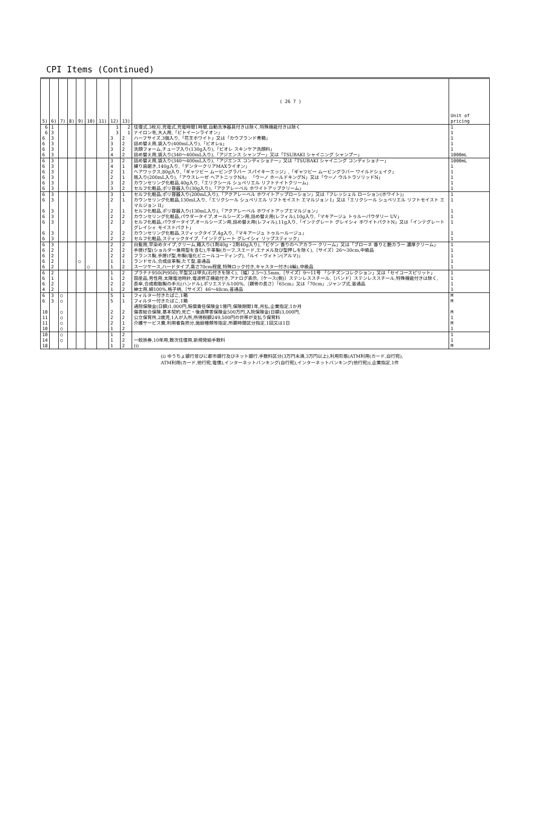CPI Items (Continued)
| 5) | 6) | 7) | 8) | 9) | 10) | 11) | 12) | 13) | ( 26 7 ) | Unit of pricing |
| --- | --- | --- | --- | --- | --- | --- | --- | --- | --- | --- |
| 6 | 1 | | | | | | 1 | 2 | 往復式,3枚刃,充電式,充電時間1時間,自動洗浄器具付きは除く,特殊機能付きは除く | 1 |
| 6 | 3 | | | | | | 3 | 1 | ナイロン毛,大人用,「ビトイーンライオン」 | 1 |
| 6 | 3 | | | | | | 3 | 2 | ハーフサイズ,3個入り,「花王ホワイト」又は「カウブランド青箱」 | 1 |
| 6 | 3 | | | | | | 3 | 2 | 詰め替え用,袋入り(400mL入り),「ビオレu」 | 1 |
| 6 | 3 | | | | | | 3 | 2 | 洗顔フォーム,チューブ入り(130g入り),「ビオレ スキンケア洗顔料」 | 1 |
| 6 | 3 | | | | | | 4 | 2 | 詰め替え用,袋入り(340～400mL入り),「アジエンス シャンプー」又は「TSUBAKI シャイニング シャンプー」 | 1000mL |
| 6 | 3 | | | | | | 3 | 2 | 詰め替え用,袋入り(340～400mL入り),「アジエンス コンディショナー」又は「TSUBAKI シャイニング コンディショナー」 | 1000mL |
| 6 | 3 | | | | | | 4 | 1 | 練り歯磨き,140g入り,「デンタークリアMAXライオン」 | 1 |
| 6 | 3 | | | | | | 2 | 1 | ヘアワックス,80g入り,「ギャツビー ムービングラバー スパイキーエッジ」,「ギャツビー ムービングラバー ワイルドシェイク」 | 1 |
| 6 | 3 | | | | | | 2 | 1 | 瓶入り(200mL入り),「アウスレーゼ ヘアトニックNA」 「ウーノ ホールドキングN」又は「ウーノ ウルトラソリッドN」 | 1 |
| 6 | 3 | | | | | | 3 | 2 | カウンセリング化粧品,40g入り,「エリクシール シュペリエル リフトナイトクリーム」 | 1 |
| 6 | 3 | | | | | | 3 | 2 | セルフ化粧品,ポリ容器入り(30g入り),「アクアレーベル ホワイトアップクリーム」 | 1 |
| 6 | 3 | | | | | | 3 | 1 | セルフ化粧品,ポリ容器入り(200mL入り),「アクアレーベル ホワイトアップローション」又は「フレッシェル ローション(ホワイト)」 | 1 |
| 6 | 3 | | | | | | 2 | 1 | カウンセリング化粧品,130mL入り,「エリクシール シュペリエル リフトモイスト エマルジョン I」又は「エリクシール シュペリエル リフトモイスト エマルジョン II」 | 1 |
| 6 | 3 | | | | | | 2 | 1 | セルフ化粧品,ポリ容器入り(130mL入り),「アクアレーベル ホワイトアップエマルジョン」 | 1 |
| 6 | 3 | | | | | | 2 | 2 | カウンセリング化粧品,パウダータイプ,オールシーズン用,詰め替え用(レフィル),10g入り,「マキアージュ トゥルーパウダリー UV」 | 1 |
| 6 | 3 | | | | | | 2 | 2 | セルフ化粧品,パウダータイプ,オールシーズン用,詰め替え用(レフィル),11g入り,「インテグレート グレイシィ ホワイトパクトN」又は「インテグレート グレイシィ モイストパクト」 | 1 |
| 6 | 3 | | | | | | 2 | 2 | カウンセリング化粧品,スティックタイプ,4g入り,「マキアージュ トゥルールージュ」 | 1 |
| 6 | 3 | | | | | | 2 | 2 | セルフ化粧品,スティックタイプ,「インテグレート グレイシィ リップスティック」 | 1 |
| 6 | 3 | | | | | | 2 | 2 | 白髪用,早染めタイプ,クリーム,箱入り(1剤40g・2剤40g入り),「ビゲン 香りのヘアカラー クリーム」又は「ブローネ 香りと艶カラー 濃厚クリーム」 | 1 |
| 6 | 2 | | | | | | 2 | 2 | 手提げ型(ショルダー兼用型を含む),牛革製(カーフ,スエード,エナメル及び型押しを除く),〔サイズ〕26～30cm,中級品 | 1 |
| 6 | 2 | | | | | | 2 | 2 | フランス製,手提げ型,布製(塩化ビニールコーティング),「ルイ・ヴィトン(アルマ)」 | 1 |
| 6 | 2 | | | ○ | | | 1 | 1 | ランドセル,合成皮革製,たて型,普通品 | 1 |
| 6 | 2 | | | | ○ | | 1 | 2 | スーツケース,ハードタイプ,高さ70cm程度,特殊ロック付き,キャスター付き(4輪),中級品 | 1 |
| 6 | 2 | | | | | | 1 | 2 | プラチナ950(Pt950),平型又は甲丸(石付きを除く),〔幅〕2.5～3.5mm,〔サイズ〕9～11号 「シチズンコレクション」又は「セイコースピリット」 | 1 |
| 6 | 1 | | | | | | 1 | 2 | 国産品,男性用,太陽電池時計,電波修正機能付き,アナログ表示,〔ケース(側)〕ステンレススチール,〔バンド〕ステンレススチール,特殊機能付きは除く, | 1 |
| 6 | 2 | | | | | | 2 | 2 | 長傘,合成樹脂製の手元(ハンドル),ポリエステル100%,〔親骨の長さ〕「65cm」又は「70cm」,ジャンプ式,普通品 | 1 |
| 4 | 2 | | | | | | 1 | 2 | 紳士用,綿100%,格子柄,〔サイズ〕46～48cm,普通品 | 1 |
| 6 | 3 | ○ | | | | | 5 | 1 | フィルター付きたばこ,1箱 | M |
| 6 | 3 | ○ | | | | | 5 | 1 | フィルター付きたばこ,1箱 | M |
| | | | | | | | | | 通院保険金(日額)1,000円,賠償責任保険金1億円,保険期間1年,月払,企業指定,1か月 | |
| 10 | | ○ | | | | | 2 | 2 | 傷害総合保険,基本契約,死亡・後遺障害保険金500万円,入院保険金(日額)3,000円, | M |
| 11 | | ○ | | | | | 2 | 2 | 公立保育所,2歳児,1人が入所,所得税額249,500円の世帯が支払う保育料 | 1 |
| 11 | | ○ | | | | | 2 | 1 | 介護サービス費,利用者負担分,施設種類等指定,所要時間区分指定,1回又は1日 | M |
| 10 | | ○ | | | | | 1 | 2 | | 1 |
| 10 | | ○ | | | | | 1 | 2 | | 1 |
| 14 | | ○ | | | | | 1 | 2 | 一般旅券,10年用,数次往復用,新規発給手数料 | 1 |
| 18 | | | | | | | 1 | 2 | (i) | M |
(i) ゆうちょ銀行並びに都市銀行及びネット銀行,手数料区分(3万円未満,3万円以上),利用形態(ATM利用(カード,自行宛),
ATM利用(カード,他行宛,電信),インターネットバンキング(自行宛),インターネットバンキング(他行宛)),企業指定,1件